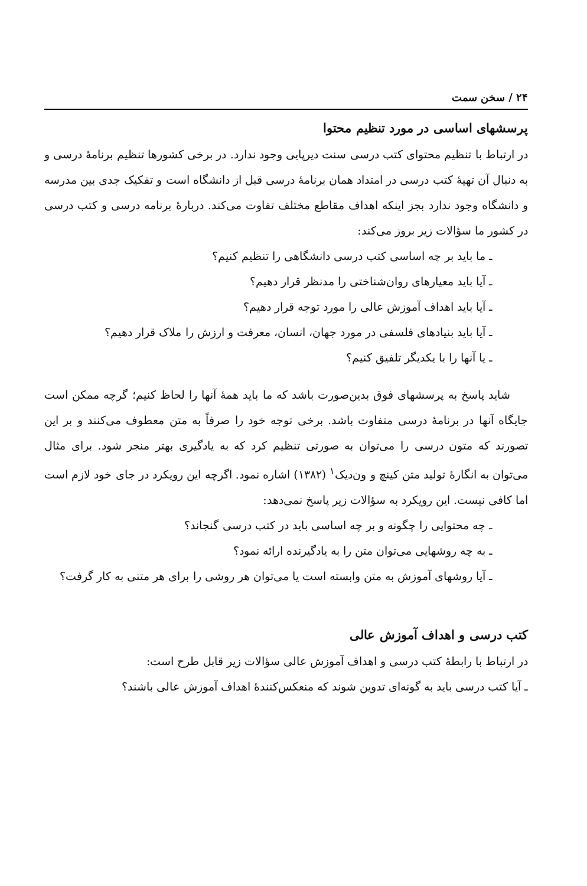۲۴ / سخن سمت
پرسشهای اساسی در مورد تنظیم محتوا
در ارتباط با تنظیم محتوای کتب درسی سنت دیرپایی وجود ندارد. در برخی کشورها تنظیم برنامهٔ درسی و به دنبال آن تهیهٔ کتب درسی در امتداد همان برنامهٔ درسی قبل از دانشگاه است و تفکیک جدی بین مدرسه و دانشگاه وجود ندارد بجز اینکه اهداف مقاطع مختلف تفاوت می‌کند. دربارهٔ برنامه درسی و کتب درسی در کشور ما سؤالات زیر بروز می‌کند:
ـ ما باید بر چه اساسی کتب درسی دانشگاهی را تنظیم کنیم؟
ـ آیا باید معیارهای روان‌شناختی را مدنظر قرار دهیم؟
ـ آیا باید اهداف آموزش عالی را مورد توجه قرار دهیم؟
ـ آیا باید بنیادهای فلسفی در مورد جهان، انسان، معرفت و ارزش را ملاک قرار دهیم؟
ـ یا آنها را با یکدیگر تلفیق کنیم؟
شاید پاسخ به پرسشهای فوق بدین‌صورت باشد که ما باید همهٔ آنها را لحاظ کنیم؛ گرچه ممکن است جایگاه آنها در برنامهٔ درسی متفاوت باشد. برخی توجه خود را صرفاً به متن معطوف می‌کنند و بر این تصورند که متون درسی را می‌توان به صورتی تنظیم کرد که به یادگیری بهتر منجر شود. برای مثال می‌توان به انگارهٔ تولید متن کینچ و ون‌دیک<sup>۱</sup> (۱۳۸۲) اشاره نمود. اگرچه این رویکرد در جای خود لازم است اما کافی نیست. این رویکرد به سؤالات زیر پاسخ نمی‌دهد:
ـ چه محتوایی را چگونه و بر چه اساسی باید در کتب درسی گنجاند؟
ـ به چه روشهایی می‌توان متن را به یادگیرنده ارائه نمود؟
ـ آیا روشهای آموزش به متن وابسته است یا می‌توان هر روشی را برای هر متنی به کار گرفت؟
کتب درسی و اهداف آموزش عالی
در ارتباط با رابطهٔ کتب درسی و اهداف آموزش عالی سؤالات زیر قابل طرح است:
ـ آیا کتب درسی باید به گونه‌ای تدوین شوند که منعکس‌کنندهٔ اهداف آموزش عالی باشند؟